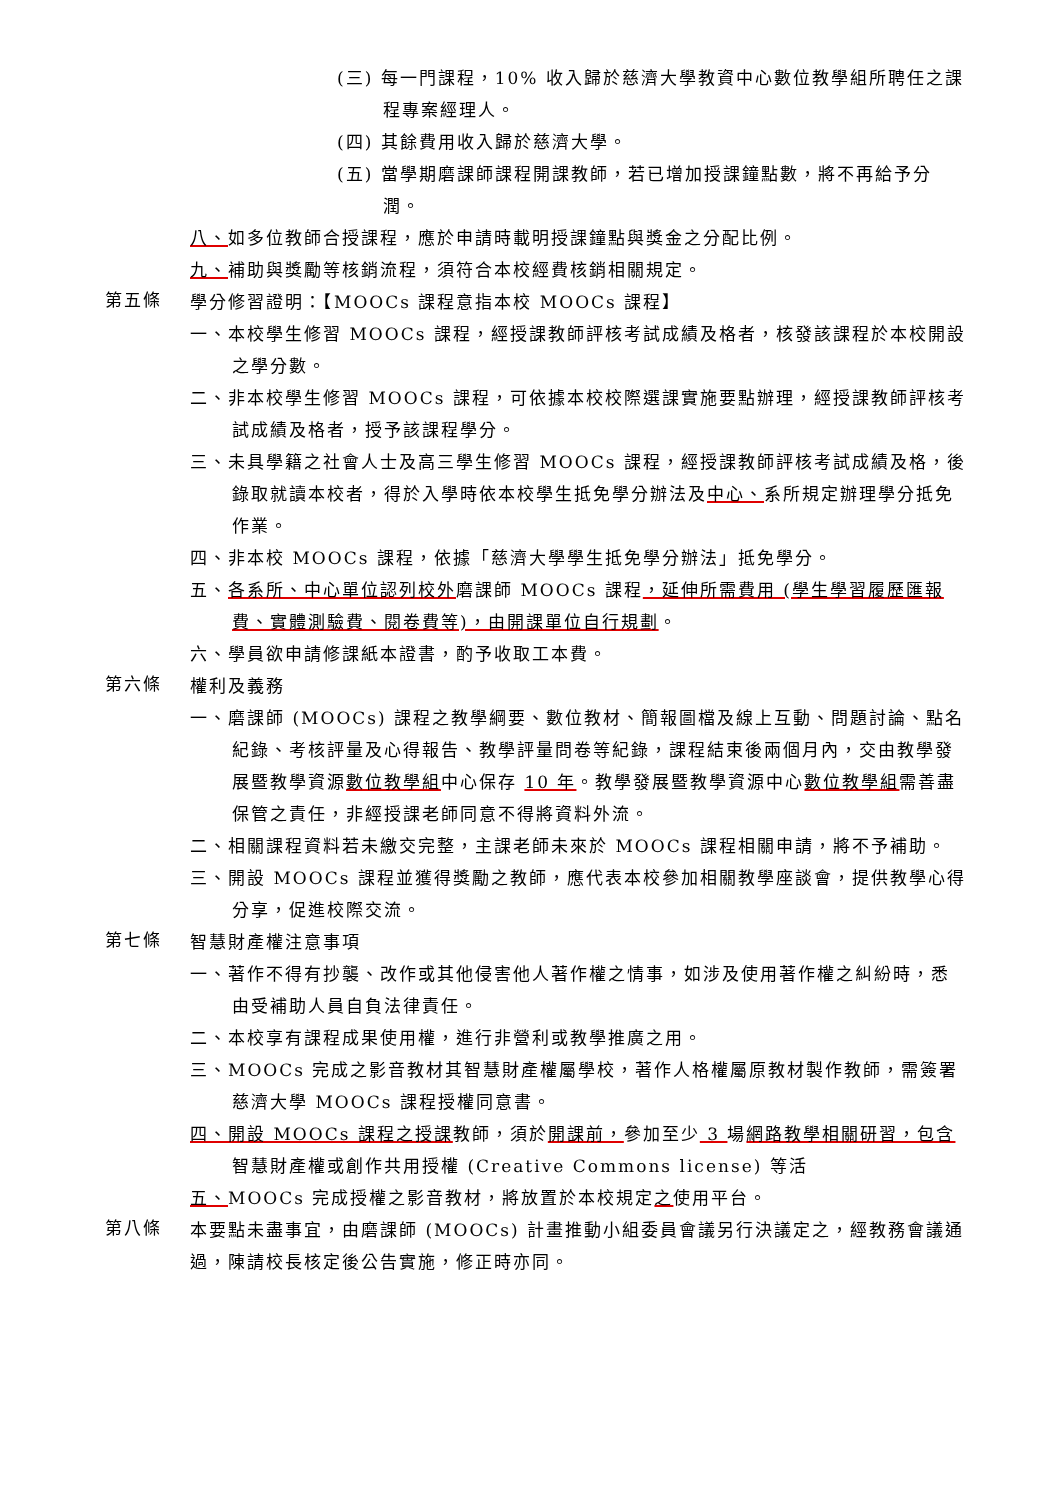(三) 每一門課程，10% 收入歸於慈濟大學教資中心數位教學組所聘任之課程專案經理人。
(四) 其餘費用收入歸於慈濟大學。
(五) 當學期磨課師課程開課教師，若已增加授課鐘點數，將不再給予分潤。
八、如多位教師合授課程，應於申請時載明授課鐘點與獎金之分配比例。
九、補助與獎勵等核銷流程，須符合本校經費核銷相關規定。
第五條
學分修習證明：【MOOCs 課程意指本校 MOOCs 課程】
一、本校學生修習 MOOCs 課程，經授課教師評核考試成績及格者，核發該課程於本校開設之學分數。
二、非本校學生修習 MOOCs 課程，可依據本校校際選課實施要點辦理，經授課教師評核考試成績及格者，授予該課程學分。
三、未具學籍之社會人士及高三學生修習 MOOCs 課程，經授課教師評核考試成績及格，後錄取就讀本校者，得於入學時依本校學生抵免學分辦法及中心、系所規定辦理學分抵免作業。
四、非本校 MOOCs 課程，依據「慈濟大學學生抵免學分辦法」抵免學分。
五、各系所、中心單位認列校外磨課師 MOOCs 課程，延伸所需費用 (學生學習履歷匯報費、實體測驗費、閱卷費等)，由開課單位自行規劃。
六、學員欲申請修課紙本證書，酌予收取工本費。
第六條
權利及義務
一、磨課師 (MOOCs) 課程之教學綱要、數位教材、簡報圖檔及線上互動、問題討論、點名紀錄、考核評量及心得報告、教學評量問卷等紀錄，課程結束後兩個月內，交由教學發展暨教學資源數位教學組中心保存 10 年。教學發展暨教學資源中心數位教學組需善盡保管之責任，非經授課老師同意不得將資料外流。
二、相關課程資料若未繳交完整，主課老師未來於 MOOCs 課程相關申請，將不予補助。
三、開設 MOOCs 課程並獲得獎勵之教師，應代表本校參加相關教學座談會，提供教學心得分享，促進校際交流。
第七條
智慧財產權注意事項
一、著作不得有抄襲、改作或其他侵害他人著作權之情事，如涉及使用著作權之糾紛時，悉由受補助人員自負法律責任。
二、本校享有課程成果使用權，進行非營利或教學推廣之用。
三、MOOCs 完成之影音教材其智慧財產權屬學校，著作人格權屬原教材製作教師，需簽署慈濟大學 MOOCs 課程授權同意書。
四、開設 MOOCs 課程之授課教師，須於開課前，參加至少 3 場網路教學相關研習，包含智慧財產權或創作共用授權 (Creative Commons license) 等活
五、MOOCs 完成授權之影音教材，將放置於本校規定之使用平台。
第八條
本要點未盡事宜，由磨課師 (MOOCs) 計畫推動小組委員會議另行決議定之，經教務會議通過，陳請校長核定後公告實施，修正時亦同。